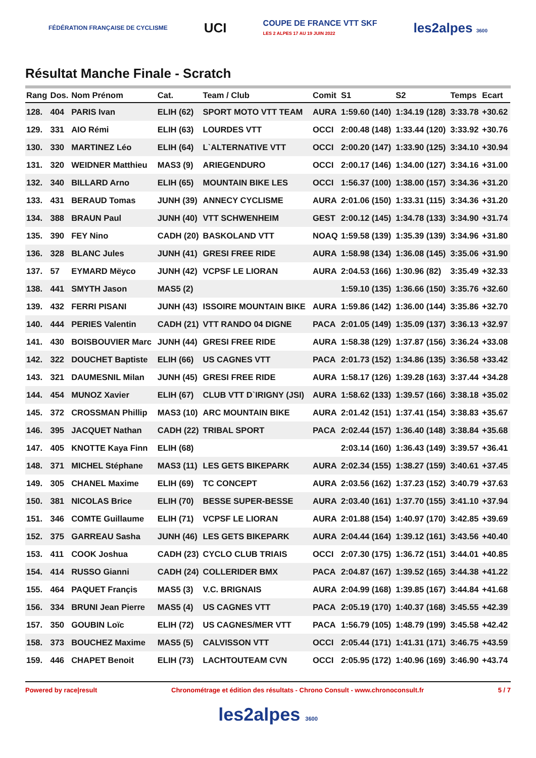FÉDÉRATION FRANÇAISE DE CYCLISME UCI COUPE DE FRANCE VTT SKF
LES 2 ALPES 17 AU 19 JUIN 2022 les2alpes 3600
Résultat Manche Finale - Scratch
| Rang | Dos. | Nom Prénom | Cat. | Team / Club | Comit | S1 | S2 | Temps | Ecart |
| --- | --- | --- | --- | --- | --- | --- | --- | --- | --- |
| 128. | 404 | PARIS Ivan | ELIH (62) | SPORT MOTO VTT TEAM | AURA | 1:59.60 (140) | 1:34.19 (128) | 3:33.78 | +30.62 |
| 129. | 331 | AIO Rémi | ELIH (63) | LOURDES VTT | OCCI | 2:00.48 (148) | 1:33.44 (120) | 3:33.92 | +30.76 |
| 130. | 330 | MARTINEZ Léo | ELIH (64) | L`ALTERNATIVE VTT | OCCI | 2:00.20 (147) | 1:33.90 (125) | 3:34.10 | +30.94 |
| 131. | 320 | WEIDNER Matthieu | MAS3 (9) | ARIEGENDURO | OCCI | 2:00.17 (146) | 1:34.00 (127) | 3:34.16 | +31.00 |
| 132. | 340 | BILLARD Arno | ELIH (65) | MOUNTAIN BIKE LES | OCCI | 1:56.37 (100) | 1:38.00 (157) | 3:34.36 | +31.20 |
| 133. | 431 | BERAUD Tomas | JUNH (39) | ANNECY CYCLISME | AURA | 2:01.06 (150) | 1:33.31 (115) | 3:34.36 | +31.20 |
| 134. | 388 | BRAUN Paul | JUNH (40) | VTT SCHWENHEIM | GEST | 2:00.12 (145) | 1:34.78 (133) | 3:34.90 | +31.74 |
| 135. | 390 | FEY Nino | CADH (20) | BASKOLAND VTT | NOAQ | 1:59.58 (139) | 1:35.39 (139) | 3:34.96 | +31.80 |
| 136. | 328 | BLANC Jules | JUNH (41) | GRESI FREE RIDE | AURA | 1:58.98 (134) | 1:36.08 (145) | 3:35.06 | +31.90 |
| 137. | 57 | EYMARD Mëyco | JUNH (42) | VCPSF LE LIORAN | AURA | 2:04.53 (166) | 1:30.96 (82) | 3:35.49 | +32.33 |
| 138. | 441 | SMYTH Jason | MAS5 (2) | | | 1:59.10 (135) | 1:36.66 (150) | 3:35.76 | +32.60 |
| 139. | 432 | FERRI PISANI | JUNH (43) | ISSOIRE MOUNTAIN BIKE | AURA | 1:59.86 (142) | 1:36.00 (144) | 3:35.86 | +32.70 |
| 140. | 444 | PERIES Valentin | CADH (21) | VTT RANDO 04 DIGNE | PACA | 2:01.05 (149) | 1:35.09 (137) | 3:36.13 | +32.97 |
| 141. | 430 | BOISBOUVIER Marc | JUNH (44) | GRESI FREE RIDE | AURA | 1:58.38 (129) | 1:37.87 (156) | 3:36.24 | +33.08 |
| 142. | 322 | DOUCHET Baptiste | ELIH (66) | US CAGNES VTT | PACA | 2:01.73 (152) | 1:34.86 (135) | 3:36.58 | +33.42 |
| 143. | 321 | DAUMESNIL Milan | JUNH (45) | GRESI FREE RIDE | AURA | 1:58.17 (126) | 1:39.28 (163) | 3:37.44 | +34.28 |
| 144. | 454 | MUNOZ Xavier | ELIH (67) | CLUB VTT D`IRIGNY (JSI) | AURA | 1:58.62 (133) | 1:39.57 (166) | 3:38.18 | +35.02 |
| 145. | 372 | CROSSMAN Phillip | MAS3 (10) | ARC MOUNTAIN BIKE | AURA | 2:01.42 (151) | 1:37.41 (154) | 3:38.83 | +35.67 |
| 146. | 395 | JACQUET Nathan | CADH (22) | TRIBAL SPORT | PACA | 2:02.44 (157) | 1:36.40 (148) | 3:38.84 | +35.68 |
| 147. | 405 | KNOTTE Kaya Finn | ELIH (68) | | | 2:03.14 (160) | 1:36.43 (149) | 3:39.57 | +36.41 |
| 148. | 371 | MICHEL Stéphane | MAS3 (11) | LES GETS BIKEPARK | AURA | 2:02.34 (155) | 1:38.27 (159) | 3:40.61 | +37.45 |
| 149. | 305 | CHANEL Maxime | ELIH (69) | TC CONCEPT | AURA | 2:03.56 (162) | 1:37.23 (152) | 3:40.79 | +37.63 |
| 150. | 381 | NICOLAS Brice | ELIH (70) | BESSE SUPER-BESSE | AURA | 2:03.40 (161) | 1:37.70 (155) | 3:41.10 | +37.94 |
| 151. | 346 | COMTE Guillaume | ELIH (71) | VCPSF LE LIORAN | AURA | 2:01.88 (154) | 1:40.97 (170) | 3:42.85 | +39.69 |
| 152. | 375 | GARREAU Sasha | JUNH (46) | LES GETS BIKEPARK | AURA | 2:04.44 (164) | 1:39.12 (161) | 3:43.56 | +40.40 |
| 153. | 411 | COOK Joshua | CADH (23) | CYCLO CLUB TRIAIS | OCCI | 2:07.30 (175) | 1:36.72 (151) | 3:44.01 | +40.85 |
| 154. | 414 | RUSSO Gianni | CADH (24) | COLLERIDER BMX | PACA | 2:04.87 (167) | 1:39.52 (165) | 3:44.38 | +41.22 |
| 155. | 464 | PAQUET Françis | MAS5 (3) | V.C. BRIGNAIS | AURA | 2:04.99 (168) | 1:39.85 (167) | 3:44.84 | +41.68 |
| 156. | 334 | BRUNI Jean Pierre | MAS5 (4) | US CAGNES VTT | PACA | 2:05.19 (170) | 1:40.37 (168) | 3:45.55 | +42.39 |
| 157. | 350 | GOUBIN Loïc | ELIH (72) | US CAGNES/MER VTT | PACA | 1:56.79 (105) | 1:48.79 (199) | 3:45.58 | +42.42 |
| 158. | 373 | BOUCHEZ Maxime | MAS5 (5) | CALVISSON VTT | OCCI | 2:05.44 (171) | 1:41.31 (171) | 3:46.75 | +43.59 |
| 159. | 446 | CHAPET Benoit | ELIH (73) | LACHTOUTEAM CVN | OCCI | 2:05.95 (172) | 1:40.96 (169) | 3:46.90 | +43.74 |
Powered by race|result Chronométrage et édition des résultats - Chrono Consult - www.chronoconsult.fr 5 / 7
les2alpes 3600